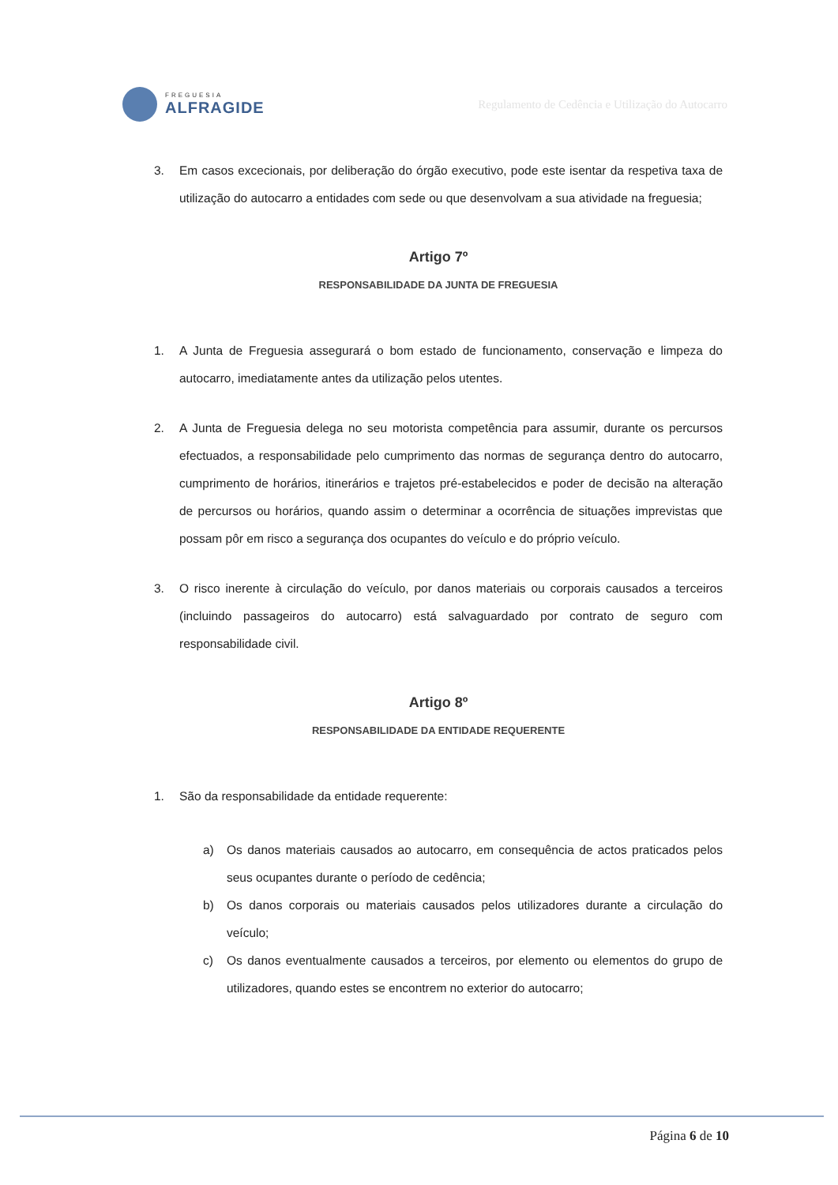FREGUESIA
ALFRAGIDE
Regulamento de Cedência e Utilização do Autocarro
3. Em casos excecionais, por deliberação do órgão executivo, pode este isentar da respetiva taxa de utilização do autocarro a entidades com sede ou que desenvolvam a sua atividade na freguesia;
Artigo 7º
RESPONSABILIDADE DA JUNTA DE FREGUESIA
1. A Junta de Freguesia assegurará o bom estado de funcionamento, conservação e limpeza do autocarro, imediatamente antes da utilização pelos utentes.
2. A Junta de Freguesia delega no seu motorista competência para assumir, durante os percursos efectuados, a responsabilidade pelo cumprimento das normas de segurança dentro do autocarro, cumprimento de horários, itinerários e trajetos pré-estabelecidos e poder de decisão na alteração de percursos ou horários, quando assim o determinar a ocorrência de situações imprevistas que possam pôr em risco a segurança dos ocupantes do veículo e do próprio veículo.
3. O risco inerente à circulação do veículo, por danos materiais ou corporais causados a terceiros (incluindo passageiros do autocarro) está salvaguardado por contrato de seguro com responsabilidade civil.
Artigo 8º
RESPONSABILIDADE DA ENTIDADE REQUERENTE
1. São da responsabilidade da entidade requerente:
a) Os danos materiais causados ao autocarro, em consequência de actos praticados pelos seus ocupantes durante o período de cedência;
b) Os danos corporais ou materiais causados pelos utilizadores durante a circulação do veículo;
c) Os danos eventualmente causados a terceiros, por elemento ou elementos do grupo de utilizadores, quando estes se encontrem no exterior do autocarro;
Página 6 de 10